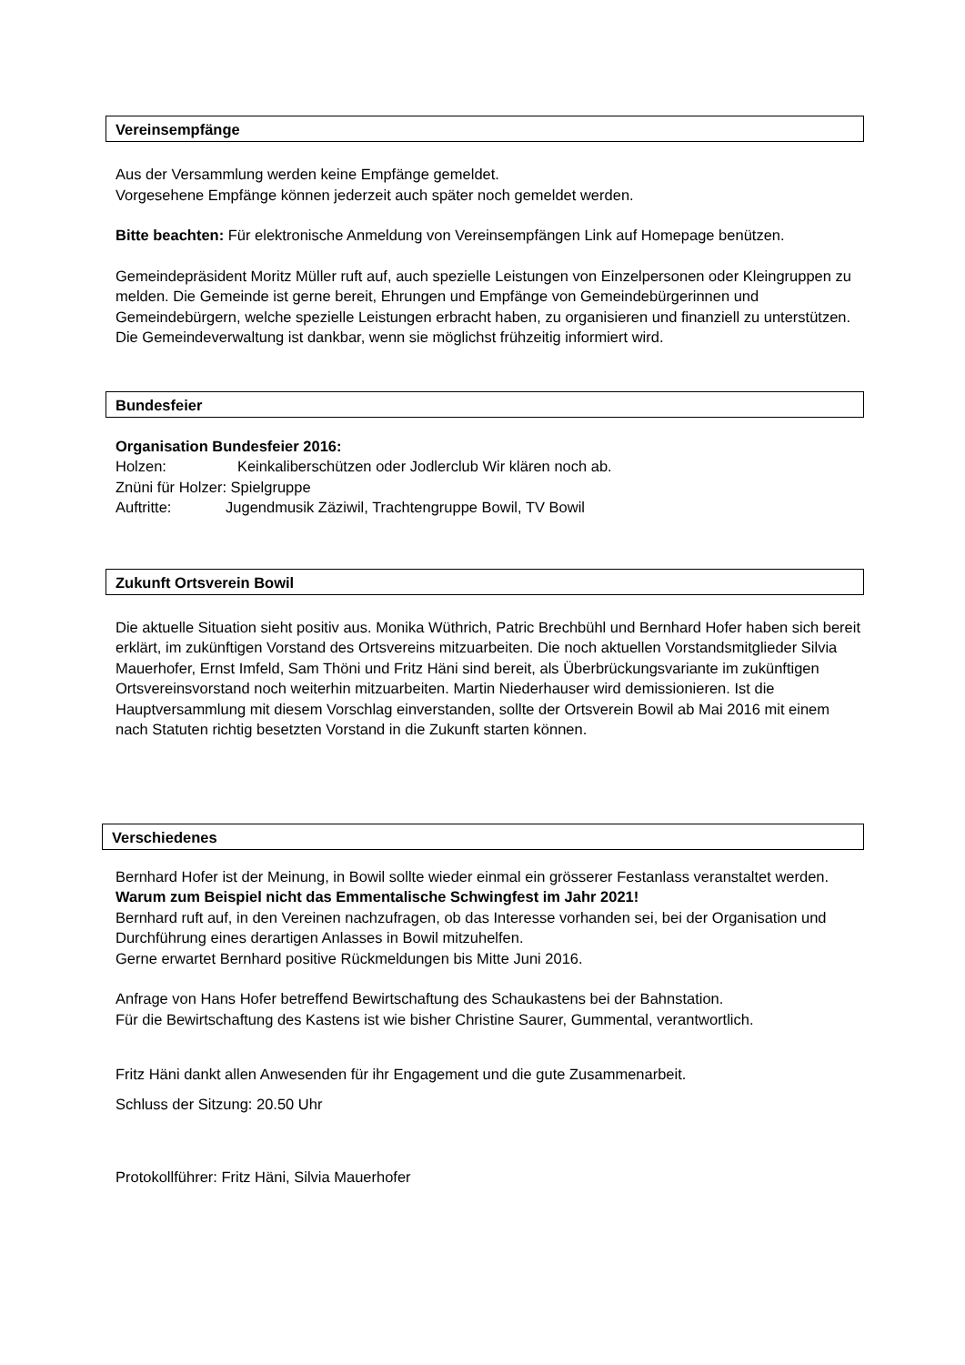Vereinsempfänge
Aus der Versammlung werden keine Empfänge gemeldet.
Vorgesehene Empfänge können jederzeit auch später noch gemeldet werden.
Bitte beachten: Für elektronische Anmeldung von Vereinsempfängen Link auf Homepage benützen.
Gemeindepräsident Moritz Müller ruft auf, auch spezielle Leistungen von Einzelpersonen oder Kleingruppen zu melden. Die Gemeinde ist gerne bereit, Ehrungen und Empfänge von Gemeindebürgerinnen und Gemeindebürgern, welche spezielle Leistungen erbracht haben, zu organisieren und finanziell zu unterstützen. Die Gemeindeverwaltung ist dankbar, wenn sie möglichst frühzeitig informiert wird.
Bundesfeier
Organisation Bundesfeier 2016:
Holzen: Keinkaliberschützen oder Jodlerclub Wir klären noch ab.
Znüni für Holzer: Spielgruppe
Auftritte: Jugendmusik Zäziwil, Trachtengruppe Bowil, TV Bowil
Zukunft Ortsverein Bowil
Die aktuelle Situation sieht positiv aus. Monika Wüthrich, Patric Brechbühl und Bernhard Hofer haben sich bereit erklärt, im zukünftigen Vorstand des Ortsvereins mitzuarbeiten. Die noch aktuellen Vorstandsmitglieder Silvia Mauerhofer, Ernst Imfeld, Sam Thöni und Fritz Häni sind bereit, als Überbrückungsvariante im zukünftigen Ortsvereinsvorstand noch weiterhin mitzuarbeiten. Martin Niederhauser wird demissionieren. Ist die Hauptversammlung mit diesem Vorschlag einverstanden, sollte der Ortsverein Bowil ab Mai 2016 mit einem nach Statuten richtig besetzten Vorstand in die Zukunft starten können.
Verschiedenes
Bernhard Hofer ist der Meinung, in Bowil sollte wieder einmal ein grösserer Festanlass veranstaltet werden.
Warum zum Beispiel nicht das Emmentalische Schwingfest im Jahr 2021!
Bernhard ruft auf, in den Vereinen nachzufragen, ob das Interesse vorhanden sei, bei der Organisation und Durchführung eines derartigen Anlasses in Bowil mitzuhelfen.
Gerne erwartet Bernhard positive Rückmeldungen bis Mitte Juni 2016.
Anfrage von Hans Hofer betreffend Bewirtschaftung des Schaukastens bei der Bahnstation.
Für die Bewirtschaftung des Kastens ist wie bisher Christine Saurer, Gummental, verantwortlich.
Fritz Häni dankt allen Anwesenden für ihr Engagement und die gute Zusammenarbeit.
Schluss der Sitzung: 20.50 Uhr
Protokollführer: Fritz Häni, Silvia Mauerhofer